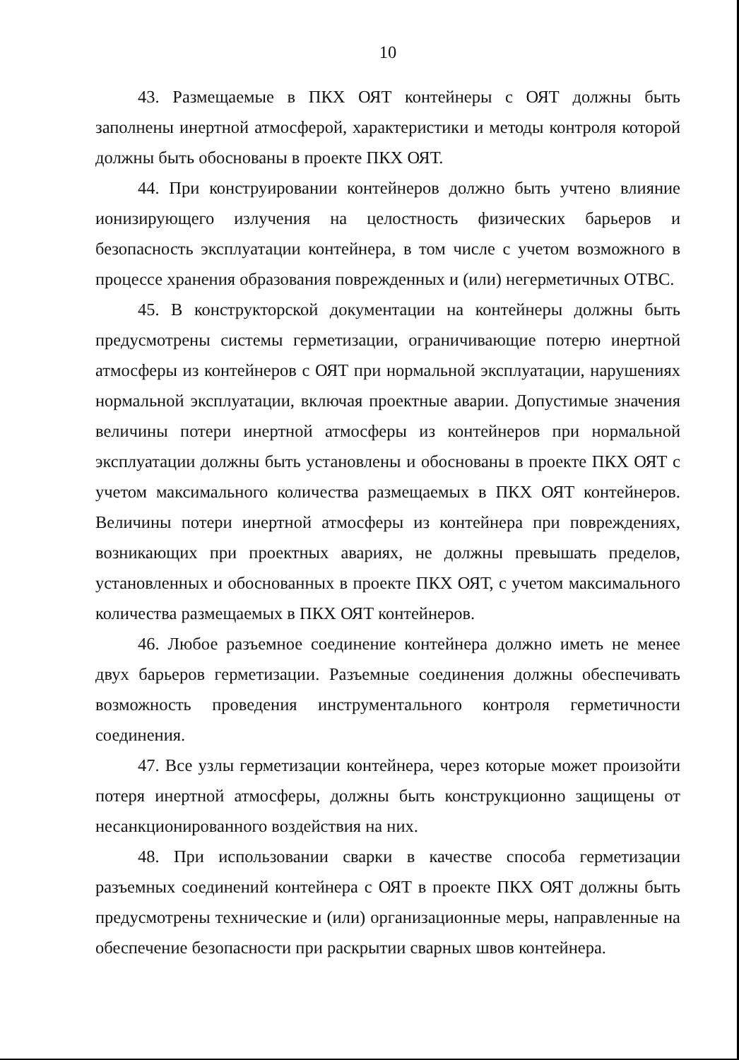10
43. Размещаемые в ПКХ ОЯТ контейнеры с ОЯТ должны быть заполнены инертной атмосферой, характеристики и методы контроля которой должны быть обоснованы в проекте ПКХ ОЯТ.
44. При конструировании контейнеров должно быть учтено влияние ионизирующего излучения на целостность физических барьеров и безопасность эксплуатации контейнера, в том числе с учетом возможного в процессе хранения образования поврежденных и (или) негерметичных ОТВС.
45. В конструкторской документации на контейнеры должны быть предусмотрены системы герметизации, ограничивающие потерю инертной атмосферы из контейнеров с ОЯТ при нормальной эксплуатации, нарушениях нормальной эксплуатации, включая проектные аварии. Допустимые значения величины потери инертной атмосферы из контейнеров при нормальной эксплуатации должны быть установлены и обоснованы в проекте ПКХ ОЯТ с учетом максимального количества размещаемых в ПКХ ОЯТ контейнеров. Величины потери инертной атмосферы из контейнера при повреждениях, возникающих при проектных авариях, не должны превышать пределов, установленных и обоснованных в проекте ПКХ ОЯТ, с учетом максимального количества размещаемых в ПКХ ОЯТ контейнеров.
46. Любое разъемное соединение контейнера должно иметь не менее двух барьеров герметизации. Разъемные соединения должны обеспечивать возможность проведения инструментального контроля герметичности соединения.
47. Все узлы герметизации контейнера, через которые может произойти потеря инертной атмосферы, должны быть конструкционно защищены от несанкционированного воздействия на них.
48. При использовании сварки в качестве способа герметизации разъемных соединений контейнера с ОЯТ в проекте ПКХ ОЯТ должны быть предусмотрены технические и (или) организационные меры, направленные на обеспечение безопасности при раскрытии сварных швов контейнера.